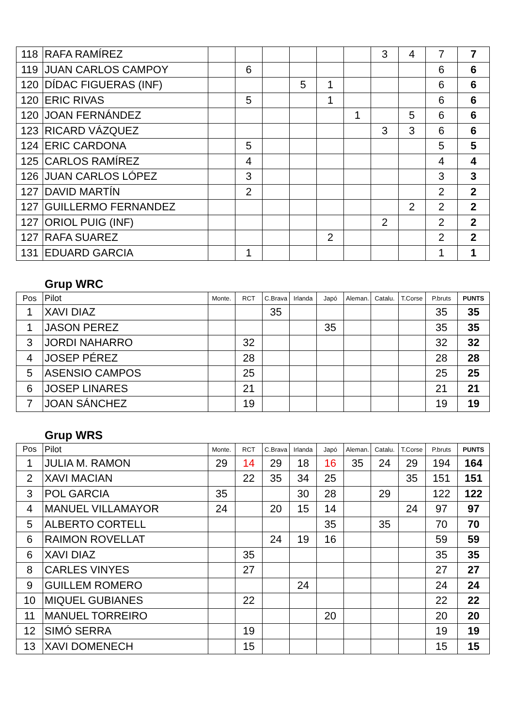| 118 | RAFA RAMÍREZ | | | | | | | 3 | 4 | 7 | 7 |
| 119 | JUAN CARLOS CAMPOY | | 6 | | | | | | | 6 | 6 |
| 120 | DÍDAC FIGUERAS (INF) | | | | 5 | 1 | | | | 6 | 6 |
| 120 | ERIC RIVAS | | 5 | | | 1 | | | | 6 | 6 |
| 120 | JOAN FERNÁNDEZ | | | | | | 1 | | 5 | 6 | 6 |
| 123 | RICARD VÁZQUEZ | | | | | | | 3 | 3 | 6 | 6 |
| 124 | ERIC CARDONA | | 5 | | | | | | | 5 | 5 |
| 125 | CARLOS RAMÍREZ | | 4 | | | | | | | 4 | 4 |
| 126 | JUAN CARLOS LÓPEZ | | 3 | | | | | | | 3 | 3 |
| 127 | DAVID MARTÍN | | 2 | | | | | | | 2 | 2 |
| 127 | GUILLERMO FERNANDEZ | | | | | | | | 2 | 2 | 2 |
| 127 | ORIOL PUIG (INF) | | | | | | | 2 | | 2 | 2 |
| 127 | RAFA SUAREZ | | | | | 2 | | | | 2 | 2 |
| 131 | EDUARD GARCIA | | 1 | | | | | | | 1 | 1 |
Grup WRC
| Pos | Pilot | Monte. | RCT | C.Brava | Irlanda | Japó | Aleman. | Catalu. | T.Corse | P.bruts | PUNTS |
| --- | --- | --- | --- | --- | --- | --- | --- | --- | --- | --- | --- |
| 1 | XAVI DIAZ | | | 35 | | | | | | 35 | 35 |
| 1 | JASON PEREZ | | | | | 35 | | | | 35 | 35 |
| 3 | JORDI NAHARRO | | 32 | | | | | | | 32 | 32 |
| 4 | JOSEP PÉREZ | | 28 | | | | | | | 28 | 28 |
| 5 | ASENSIO CAMPOS | | 25 | | | | | | | 25 | 25 |
| 6 | JOSEP LINARES | | 21 | | | | | | | 21 | 21 |
| 7 | JOAN SÁNCHEZ | | 19 | | | | | | | 19 | 19 |
Grup WRS
| Pos | Pilot | Monte. | RCT | C.Brava | Irlanda | Japó | Aleman. | Catalu. | T.Corse | P.bruts | PUNTS |
| --- | --- | --- | --- | --- | --- | --- | --- | --- | --- | --- | --- |
| 1 | JULIA M. RAMON | 29 | 14 | 29 | 18 | 16 | 35 | 24 | 29 | 194 | 164 |
| 2 | XAVI MACIAN | | 22 | 35 | 34 | 25 | | | 35 | 151 | 151 |
| 3 | POL GARCIA | 35 | | | 30 | 28 | | 29 | | 122 | 122 |
| 4 | MANUEL VILLAMAYOR | 24 | | 20 | 15 | 14 | | | 24 | 97 | 97 |
| 5 | ALBERTO CORTELL | | | | | 35 | | 35 | | 70 | 70 |
| 6 | RAIMON ROVELLAT | | | 24 | 19 | 16 | | | | 59 | 59 |
| 6 | XAVI DIAZ | | 35 | | | | | | | 35 | 35 |
| 8 | CARLES VINYES | | 27 | | | | | | | 27 | 27 |
| 9 | GUILLEM ROMERO | | | | 24 | | | | | 24 | 24 |
| 10 | MIQUEL GUBIANES | | 22 | | | | | | | 22 | 22 |
| 11 | MANUEL TORREIRO | | | | | 20 | | | | 20 | 20 |
| 12 | SIMÓ SERRA | | 19 | | | | | | | 19 | 19 |
| 13 | XAVI DOMENECH | | 15 | | | | | | | 15 | 15 |